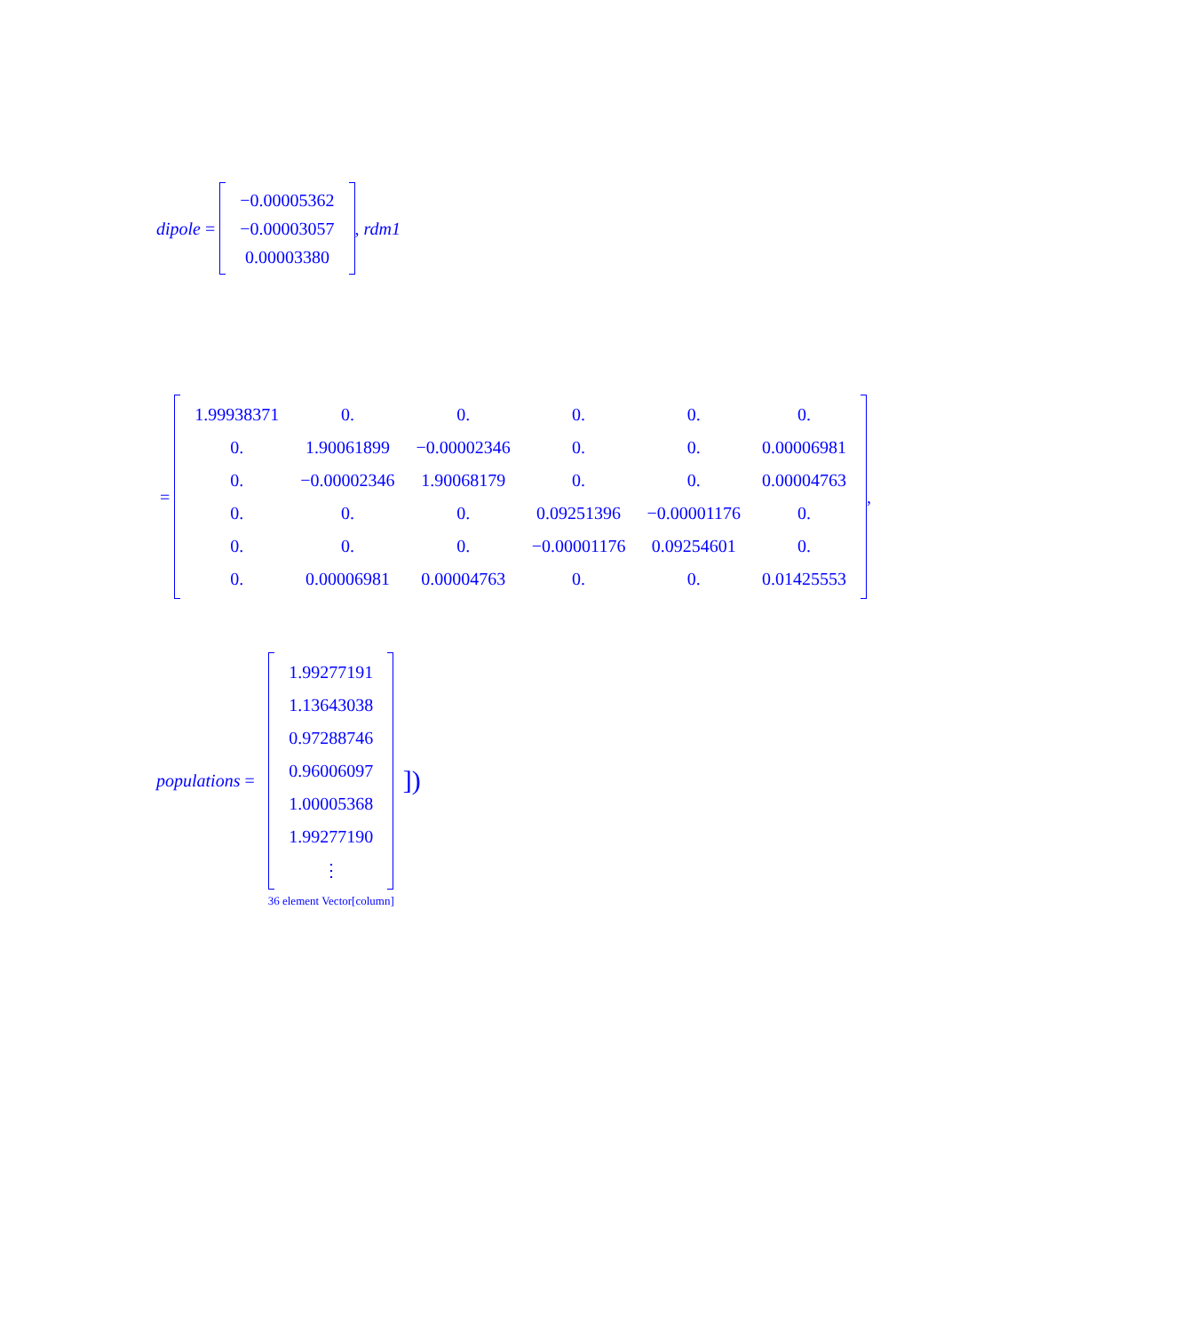dipole =
| −0.00005362 |
| −0.00003057 |
| 0.00003380 |
, rdm1
=
| 1.99938371 | 0. | 0. | 0. | 0. | 0. |
| 0. | 1.90061899 | −0.00002346 | 0. | 0. | 0.00006981 |
| 0. | −0.00002346 | 1.90068179 | 0. | 0. | 0.00004763 |
| 0. | 0. | 0. | 0.09251396 | −0.00001176 | 0. |
| 0. | 0. | 0. | −0.00001176 | 0.09254601 | 0. |
| 0. | 0.00006981 | 0.00004763 | 0. | 0. | 0.01425553 |
,
populations =
| 1.99277191 |
| 1.13643038 |
| 0.97288746 |
| 0.96006097 |
| 1.00005368 |
| 1.99277190 |
| ⋮ |
36 element Vector[column]
])